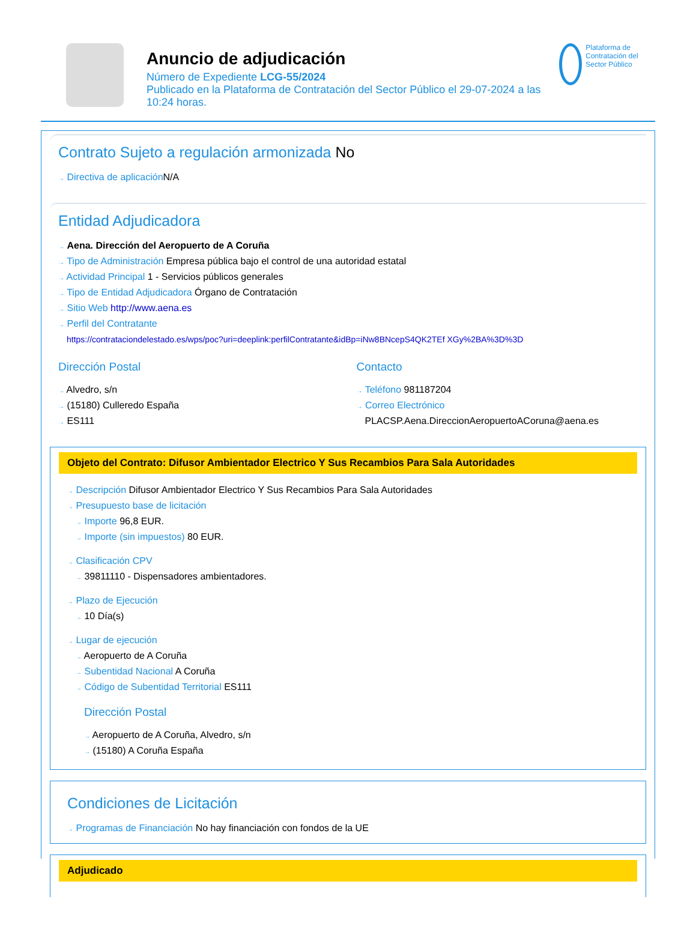Anuncio de adjudicación
Número de Expediente LCG-55/2024
Publicado en la Plataforma de Contratación del Sector Público el 29-07-2024 a las 10:24 horas.
Plataforma de Contratación del Sector Público
Contrato Sujeto a regulación armonizada No
→ Directiva de aplicación N/A
Entidad Adjudicadora
→ Aena. Dirección del Aeropuerto de A Coruña
→ Tipo de Administración Empresa pública bajo el control de una autoridad estatal
→ Actividad Principal 1 - Servicios públicos generales
→ Tipo de Entidad Adjudicadora Órgano de Contratación
→ Sitio Web http://www.aena.es
→ Perfil del Contratante
https://contrataciondelestado.es/wps/poc?uri=deeplink:perfilContratante&idBp=iNw8BNcepS4QK2TEf XGy%2BA%3D%3D
Dirección Postal
→ Alvedro, s/n
→ (15180) Culleredo España
→ ES111
Contacto
→ Teléfono 981187204
→ Correo Electrónico
PLACSP.Aena.DireccionAeropuertoACoruna@aena.es
Objeto del Contrato: Difusor Ambientador Electrico Y Sus Recambios Para Sala Autoridades
→ Descripción Difusor Ambientador Electrico Y Sus Recambios Para Sala Autoridades
→ Presupuesto base de licitación
→ Importe 96,8 EUR.
→ Importe (sin impuestos) 80 EUR.
→ Clasificación CPV
→ 39811110 - Dispensadores ambientadores.
→ Plazo de Ejecución
→ 10 Día(s)
→ Lugar de ejecución
→ Aeropuerto de A Coruña
→ Subentidad Nacional A Coruña
→ Código de Subentidad Territorial ES111
Dirección Postal
→ Aeropuerto de A Coruña, Alvedro, s/n
→ (15180) A Coruña España
Condiciones de Licitación
→ Programas de Financiación No hay financiación con fondos de la UE
Adjudicado